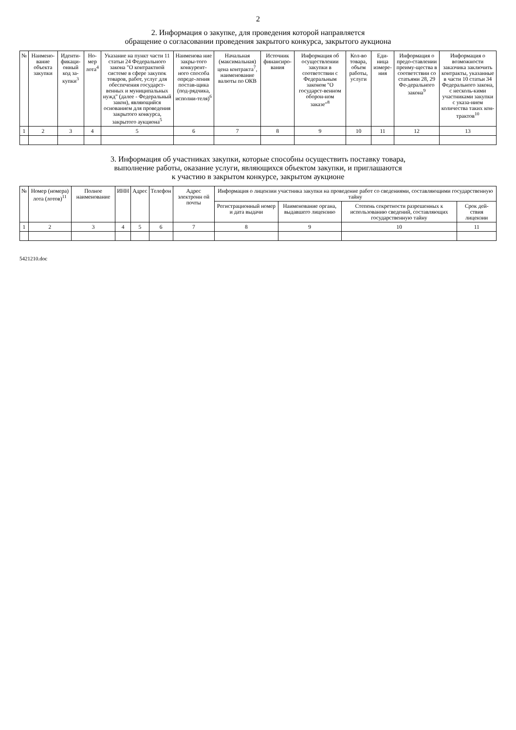2
2. Информация о закупке, для проведения которой направляется
обращение о согласовании проведения закрытого конкурса, закрытого аукциона
| № | Наимено-вание объекта закупки | Иденти-фикаци-онный код за-купки<sup>3</sup> | Но-мер лота<sup>4</sup> | Указание на пункт части 11 статьи 24 Федерального закона "О контрактной системе в сфере закупок товаров, работ, услуг для обеспечения государст-венных и муниципальных нужд" (далее - Федеральный закон), являющийся основанием для проведения закрытого конкурса, закрытого аукциона<sup>5</sup> | Наименова ние закры-того конкурент-ного способа опреде-ления постав-щика (под-рядчика, исполни-теля)<sup>6</sup> | Начальная (максимальная) цена контракта<sup>7</sup>, наименование валюты по ОКВ | Источник финансиро-вания | Информация об осуществлении закупки в соответствии с Федеральным законом "О государст-венном оборон-ном заказе"<sup>8</sup> | Кол-во товара, объем работы, услуги | Еди-ница измере-ния | Информация о предо-ставлении преиму-щества в соответствии со статьями 28, 29 Фе-дерального закона<sup>9</sup> | Информация о возможности заказчика заключить контракты, указанные в части 10 статьи 34 Федерального закона, с несколь-кими участниками закупки с указа-нием количества таких кон-трактов<sup>10</sup> |
| --- | --- | --- | --- | --- | --- | --- | --- | --- | --- | --- | --- | --- |
| 1 | 2 | 3 | 4 | 5 | 6 | 7 | 8 | 9 | 10 | 11 | 12 | 13 |
3. Информация об участниках закупки, которые способны осуществить поставку товара,
выполнение работы, оказание услуги, являющихся объектом закупки, и приглашаются
к участию в закрытом конкурсе, закрытом аукционе
| № | Номер (номера) лота (лотов)<sup>11</sup> | Полное наименование | ИНН | Адрес | Телефон | Адрес электронн ой почты | Информация о лицензии участника закупки на проведение работ со сведениями, составляющими государственную тайну | | | |
| --- | --- | --- | --- | --- | --- | --- | --- | --- | --- | --- |
| | | | | | | | Регистрационный номер и дата выдачи | Наименование органа, выдавшего лицензию | Степень секретности разрешенных к использованию сведений, составляющих государственную тайну | Срок дей-ствия лицензии |
| 1 | 2 | 3 | 4 | 5 | 6 | 7 | 8 | 9 | 10 | 11 |
5421210.doc